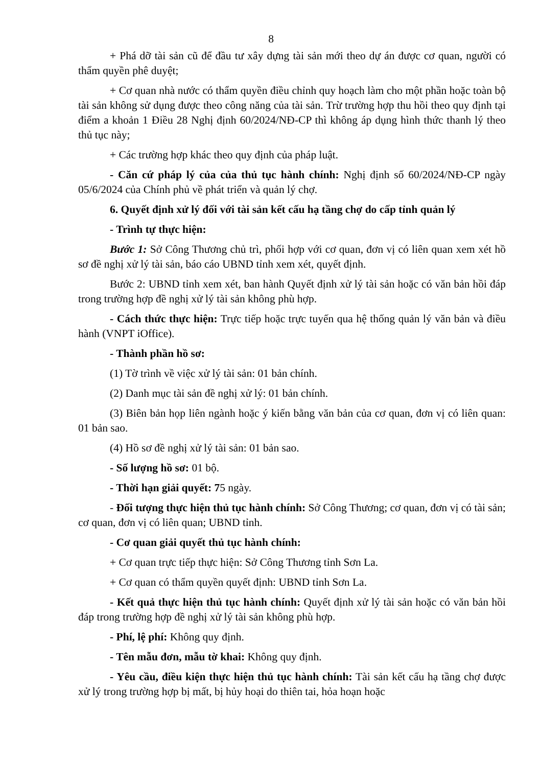8
+ Phá dỡ tài sản cũ để đầu tư xây dựng tài sản mới theo dự án được cơ quan, người có thẩm quyền phê duyệt;
+ Cơ quan nhà nước có thẩm quyền điều chỉnh quy hoạch làm cho một phần hoặc toàn bộ tài sản không sử dụng được theo công năng của tài sản. Trừ trường hợp thu hồi theo quy định tại điểm a khoản 1 Điều 28 Nghị định 60/2024/NĐ-CP thì không áp dụng hình thức thanh lý theo thủ tục này;
+ Các trường hợp khác theo quy định của pháp luật.
- Căn cứ pháp lý của của thủ tục hành chính: Nghị định số 60/2024/NĐ-CP ngày 05/6/2024 của Chính phủ về phát triển và quản lý chợ.
6. Quyết định xử lý đối với tài sản kết cấu hạ tầng chợ do cấp tỉnh quản lý
- Trình tự thực hiện:
Bước 1: Sở Công Thương chủ trì, phối hợp với cơ quan, đơn vị có liên quan xem xét hồ sơ đề nghị xử lý tài sản, báo cáo UBND tỉnh xem xét, quyết định.
Bước 2: UBND tỉnh xem xét, ban hành Quyết định xử lý tài sản hoặc có văn bản hồi đáp trong trường hợp đề nghị xử lý tài sản không phù hợp.
- Cách thức thực hiện: Trực tiếp hoặc trực tuyến qua hệ thống quản lý văn bản và điều hành (VNPT iOffice).
- Thành phần hồ sơ:
(1) Tờ trình về việc xử lý tài sản: 01 bản chính.
(2) Danh mục tài sản đề nghị xử lý: 01 bản chính.
(3) Biên bản họp liên ngành hoặc ý kiến bằng văn bản của cơ quan, đơn vị có liên quan: 01 bản sao.
(4) Hồ sơ đề nghị xử lý tài sản: 01 bản sao.
- Số lượng hồ sơ: 01 bộ.
- Thời hạn giải quyết: 75 ngày.
- Đối tượng thực hiện thủ tục hành chính: Sở Công Thương; cơ quan, đơn vị có tài sản; cơ quan, đơn vị có liên quan; UBND tỉnh.
- Cơ quan giải quyết thủ tục hành chính:
+ Cơ quan trực tiếp thực hiện: Sở Công Thương tỉnh Sơn La.
+ Cơ quan có thẩm quyền quyết định: UBND tỉnh Sơn La.
- Kết quả thực hiện thủ tục hành chính: Quyết định xử lý tài sản hoặc có văn bản hồi đáp trong trường hợp đề nghị xử lý tài sản không phù hợp.
- Phí, lệ phí: Không quy định.
- Tên mẫu đơn, mẫu tờ khai: Không quy định.
- Yêu cầu, điều kiện thực hiện thủ tục hành chính: Tài sản kết cấu hạ tầng chợ được xử lý trong trường hợp bị mất, bị hủy hoại do thiên tai, hỏa hoạn hoặc